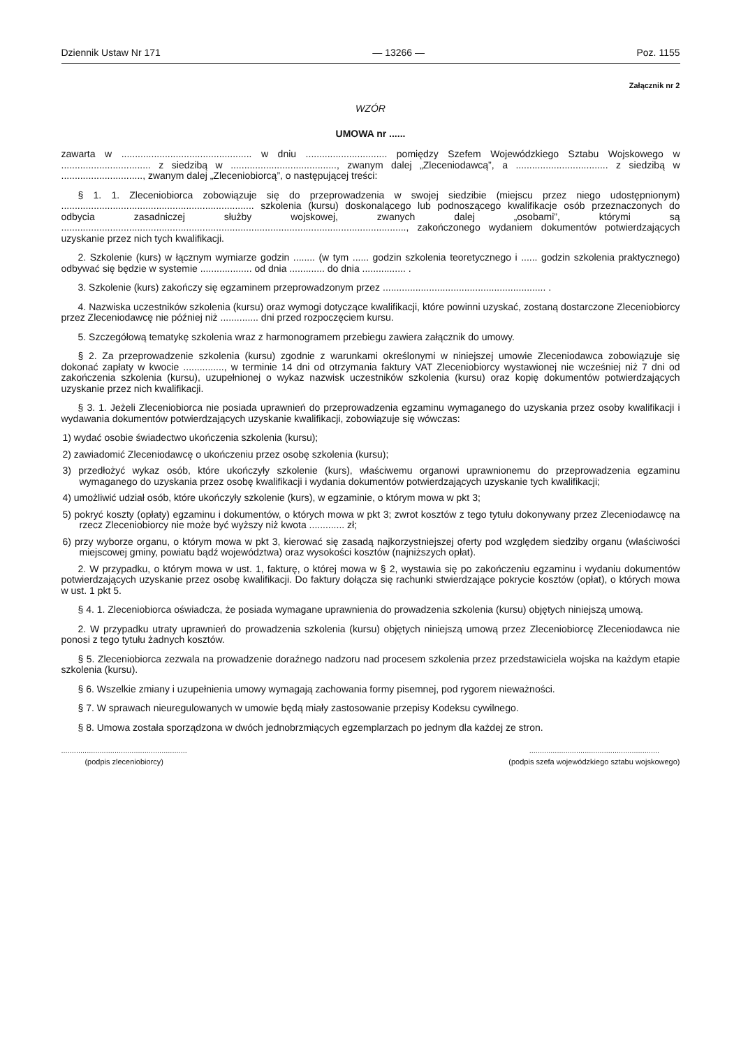Dziennik Ustaw Nr 171 — 13266 — Poz. 1155
Załącznik nr 2
WZÓR
UMOWA nr ......
zawarta w ................................................ w dniu .............................. pomiędzy Szefem Wojewódzkiego Sztabu Wojskowego w ................................. z siedzibą w ......................................., zwanym dalej „Zleceniodawcą”, a .................................. z siedzibą w .............................., zwanym dalej „Zleceniobiorcą”, o następującej treści:
§ 1. 1. Zleceniobiorca zobowiązuje się do przeprowadzenia w swojej siedzibie (miejscu przez niego udostępnionym) ....................................................................... szkolenia (kursu) doskonalącego lub podnoszącego kwalifikacje osób przeznaczonych do odbycia zasadniczej służby wojskowej, zwanych dalej „osobami”, którymi są ..............................................................................................................................., zakończonego wydaniem dokumentów potwierdzających uzyskanie przez nich tych kwalifikacji.
2. Szkolenie (kurs) w łącznym wymiarze godzin ........ (w tym ...... godzin szkolenia teoretycznego i ...... godzin szkolenia praktycznego) odbywać się będzie w systemie ................... od dnia ............. do dnia ................ .
3. Szkolenie (kurs) zakończy się egzaminem przeprowadzonym przez ............................................................ .
4. Nazwiska uczestników szkolenia (kursu) oraz wymogi dotyczące kwalifikacji, które powinni uzyskać, zostaną dostarczone Zleceniobiorcy przez Zleceniodawcę nie później niż .............. dni przed rozpoczęciem kursu.
5. Szczegółową tematykę szkolenia wraz z harmonogramem przebiegu zawiera załącznik do umowy.
§ 2. Za przeprowadzenie szkolenia (kursu) zgodnie z warunkami określonymi w niniejszej umowie Zleceniodawca zobowiązuje się dokonać zapłaty w kwocie ..............., w terminie 14 dni od otrzymania faktury VAT Zleceniobiorcy wystawionej nie wcześniej niż 7 dni od zakończenia szkolenia (kursu), uzupełnionej o wykaz nazwisk uczestników szkolenia (kursu) oraz kopię dokumentów potwierdzających uzyskanie przez nich kwalifikacji.
§ 3. 1. Jeżeli Zleceniobiorca nie posiada uprawnień do przeprowadzenia egzaminu wymaganego do uzyskania przez osoby kwalifikacji i wydawania dokumentów potwierdzających uzyskanie kwalifikacji, zobowiązuje się wówczas:
1) wydać osobie świadectwo ukończenia szkolenia (kursu);
2) zawiadomić Zleceniodawcę o ukończeniu przez osobę szkolenia (kursu);
3) przedłożyć wykaz osób, które ukończyły szkolenie (kurs), właściwemu organowi uprawnionemu do przeprowadzenia egzaminu wymaganego do uzyskania przez osobę kwalifikacji i wydania dokumentów potwierdzających uzyskanie tych kwalifikacji;
4) umożliwić udział osób, które ukończyły szkolenie (kurs), w egzaminie, o którym mowa w pkt 3;
5) pokryć koszty (opłaty) egzaminu i dokumentów, o których mowa w pkt 3; zwrot kosztów z tego tytułu dokonywany przez Zleceniodawcę na rzecz Zleceniobiorcy nie może być wyższy niż kwota ............. zł;
6) przy wyborze organu, o którym mowa w pkt 3, kierować się zasadą najkorzystniejszej oferty pod względem siedziby organu (właściwości miejscowej gminy, powiatu bądź województwa) oraz wysokości kosztów (najniższych opłat).
2. W przypadku, o którym mowa w ust. 1, fakturę, o której mowa w § 2, wystawia się po zakończeniu egzaminu i wydaniu dokumentów potwierdzających uzyskanie przez osobę kwalifikacji. Do faktury dołącza się rachunki stwierdzające pokrycie kosztów (opłat), o których mowa w ust. 1 pkt 5.
§ 4. 1. Zleceniobiorca oświadcza, że posiada wymagane uprawnienia do prowadzenia szkolenia (kursu) objętych niniejszą umową.
2. W przypadku utraty uprawnień do prowadzenia szkolenia (kursu) objętych niniejszą umową przez Zleceniobiorcę Zleceniodawca nie ponosi z tego tytułu żadnych kosztów.
§ 5. Zleceniobiorca zezwala na prowadzenie doraźnego nadzoru nad procesem szkolenia przez przedstawiciela wojska na każdym etapie szkolenia (kursu).
§ 6. Wszelkie zmiany i uzupełnienia umowy wymagają zachowania formy pisemnej, pod rygorem nieważności.
§ 7. W sprawach nieuregulowanych w umowie będą miały zastosowanie przepisy Kodeksu cywilnego.
§ 8. Umowa została sporządzona w dwóch jednobrzmiących egzemplarzach po jednym dla każdej ze stron.
...........................................................
(podpis zleceniobiorcy)
.............................................................
(podpis szefa wojewódzkiego sztabu wojskowego)